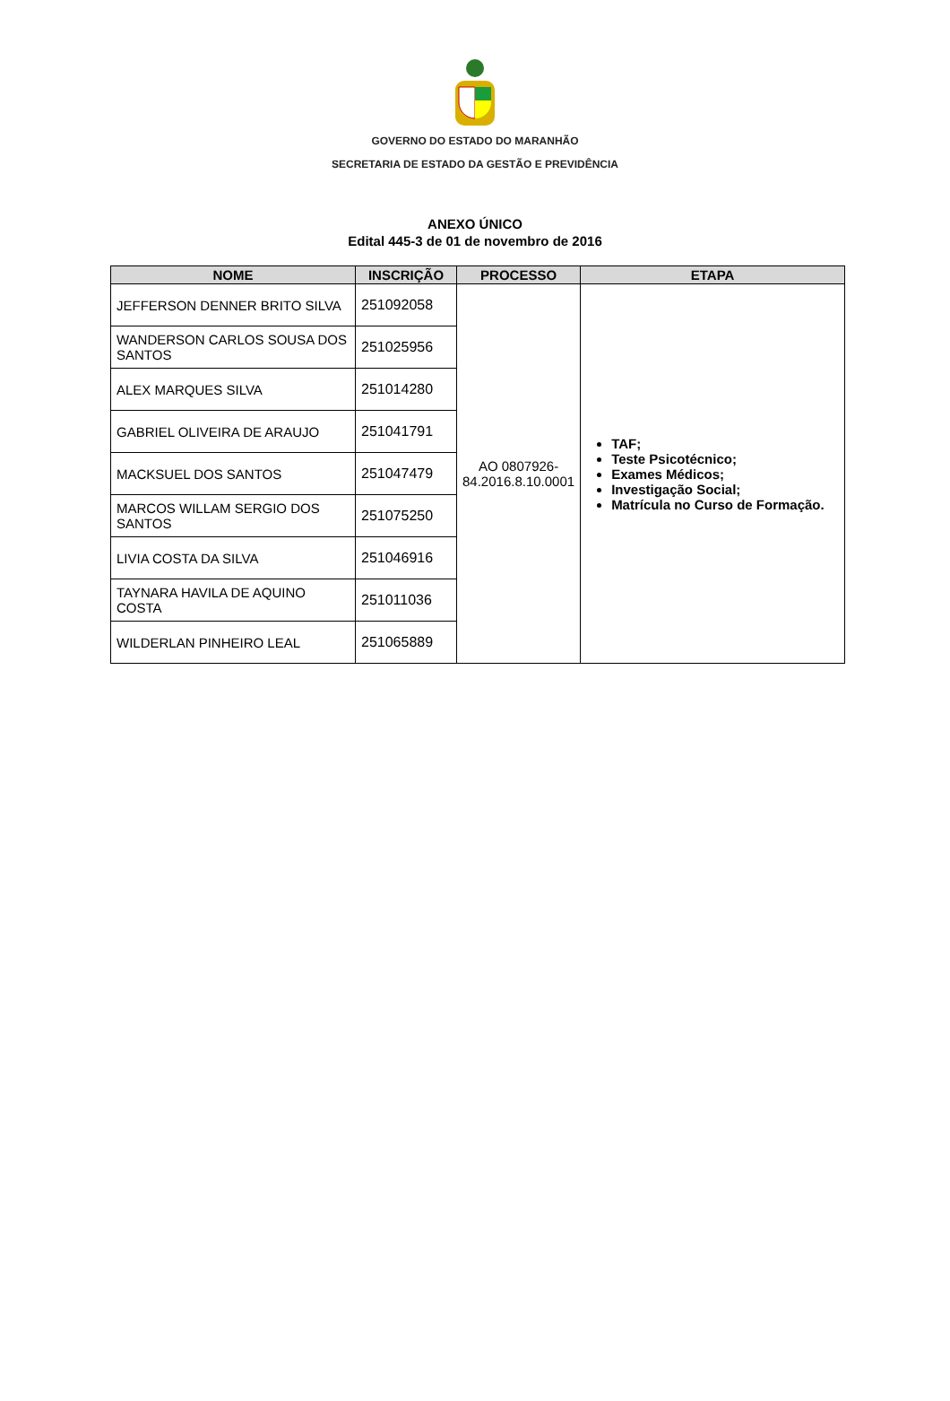GOVERNO DO ESTADO DO MARANHÃO
SECRETARIA DE ESTADO DA GESTÃO E PREVIDÊNCIA
ANEXO ÚNICO
Edital 445-3 de 01 de novembro de 2016
| NOME | INSCRIÇÃO | PROCESSO | ETAPA |
| --- | --- | --- | --- |
| JEFFERSON DENNER BRITO SILVA | 251092058 | AO 0807926-84.2016.8.10.0001 | TAF; Teste Psicotécnico; Exames Médicos; Investigação Social; Matrícula no Curso de Formação. |
| WANDERSON CARLOS SOUSA DOS SANTOS | 251025956 | | |
| ALEX MARQUES SILVA | 251014280 | | |
| GABRIEL OLIVEIRA DE ARAUJO | 251041791 | | |
| MACKSUEL DOS SANTOS | 251047479 | | |
| MARCOS WILLAM SERGIO DOS SANTOS | 251075250 | | |
| LIVIA COSTA DA SILVA | 251046916 | | |
| TAYNARA HAVILA DE AQUINO COSTA | 251011036 | | |
| WILDERLAN PINHEIRO LEAL | 251065889 | | |